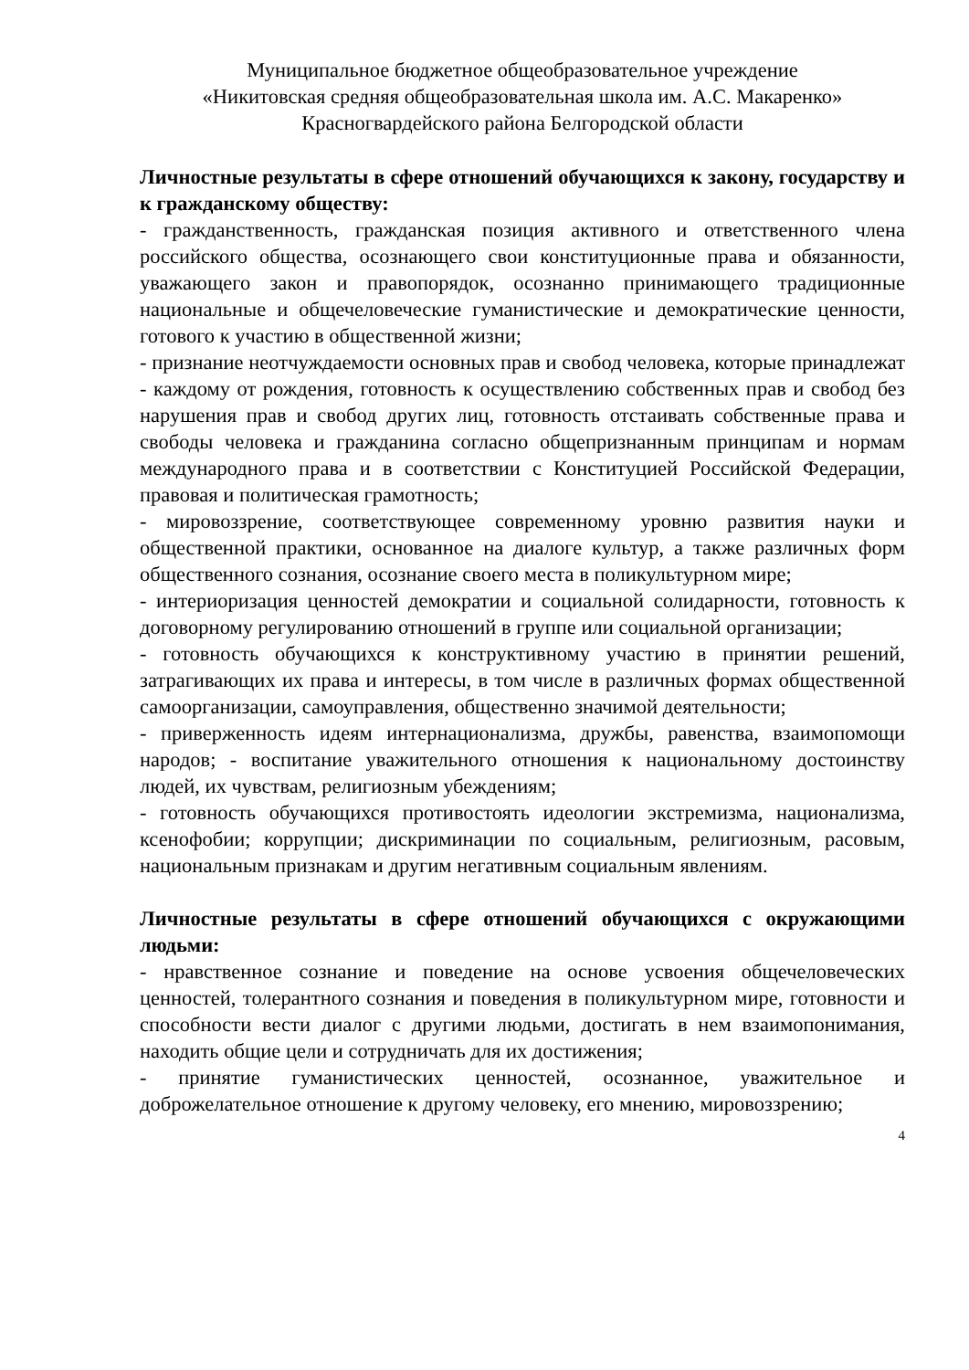Муниципальное бюджетное общеобразовательное учреждение
«Никитовская средняя общеобразовательная школа им. А.С. Макаренко»
Красногвардейского района Белгородской области
Личностные результаты в сфере отношений обучающихся к закону, государству и к гражданскому обществу:
- гражданственность, гражданская позиция активного и ответственного члена российского общества, осознающего свои конституционные права и обязанности, уважающего закон и правопорядок, осознанно принимающего традиционные национальные и общечеловеческие гуманистические и демократические ценности, готового к участию в общественной жизни;
- признание неотчуждаемости основных прав и свобод человека, которые принадлежат - каждому от рождения, готовность к осуществлению собственных прав и свобод без нарушения прав и свобод других лиц, готовность отстаивать собственные права и свободы человека и гражданина согласно общепризнанным принципам и нормам международного права и в соответствии с Конституцией Российской Федерации, правовая и политическая грамотность;
- мировоззрение, соответствующее современному уровню развития науки и общественной практики, основанное на диалоге культур, а также различных форм общественного сознания, осознание своего места в поликультурном мире;
- интериоризация ценностей демократии и социальной солидарности, готовность к договорному регулированию отношений в группе или социальной организации;
- готовность обучающихся к конструктивному участию в принятии решений, затрагивающих их права и интересы, в том числе в различных формах общественной самоорганизации, самоуправления, общественно значимой деятельности;
- приверженность идеям интернационализма, дружбы, равенства, взаимопомощи народов; - воспитание уважительного отношения к национальному достоинству людей, их чувствам, религиозным убеждениям;
- готовность обучающихся противостоять идеологии экстремизма, национализма, ксенофобии; коррупции; дискриминации по социальным, религиозным, расовым, национальным признакам и другим негативным социальным явлениям.
Личностные результаты в сфере отношений обучающихся с окружающими людьми:
- нравственное сознание и поведение на основе усвоения общечеловеческих ценностей, толерантного сознания и поведения в поликультурном мире, готовности и способности вести диалог с другими людьми, достигать в нем взаимопонимания, находить общие цели и сотрудничать для их достижения;
- принятие гуманистических ценностей, осознанное, уважительное и доброжелательное отношение к другому человеку, его мнению, мировоззрению;
4